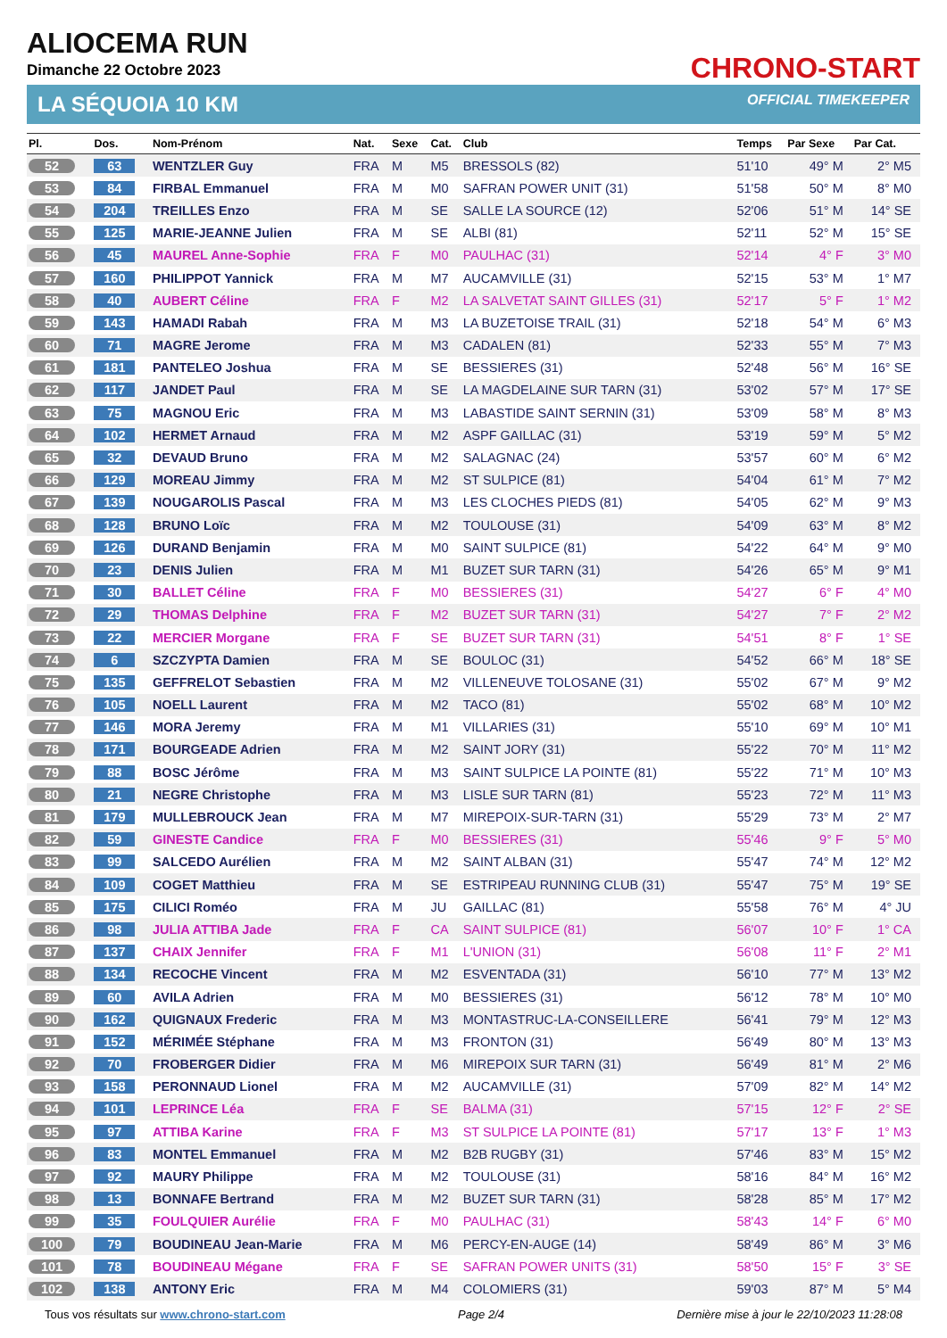ALIOCEMA RUN
Dimanche 22 Octobre 2023
CHRONO-START
LA SÉQUOIA 10 KM OFFICIAL TIMEKEEPER
| Pl. | Dos. | Nom-Prénom | Nat. | Sexe | Cat. | Club | Temps | Par Sexe | Par Cat. |
| --- | --- | --- | --- | --- | --- | --- | --- | --- | --- |
| 52 | 63 | WENTZLER Guy | FRA | M | M5 | BRESSOLS (82) | 51'10 | 49° M | 2° M5 |
| 53 | 84 | FIRBAL Emmanuel | FRA | M | M0 | SAFRAN POWER UNIT (31) | 51'58 | 50° M | 8° M0 |
| 54 | 204 | TREILLES Enzo | FRA | M | SE | SALLE LA SOURCE (12) | 52'06 | 51° M | 14° SE |
| 55 | 125 | MARIE-JEANNE Julien | FRA | M | SE | ALBI (81) | 52'11 | 52° M | 15° SE |
| 56 | 45 | MAUREL Anne-Sophie | FRA | F | M0 | PAULHAC (31) | 52'14 | 4° F | 3° M0 |
| 57 | 160 | PHILIPPOT Yannick | FRA | M | M7 | AUCAMVILLE (31) | 52'15 | 53° M | 1° M7 |
| 58 | 40 | AUBERT Céline | FRA | F | M2 | LA SALVETAT SAINT GILLES (31) | 52'17 | 5° F | 1° M2 |
| 59 | 143 | HAMADI Rabah | FRA | M | M3 | LA BUZETOISE TRAIL (31) | 52'18 | 54° M | 6° M3 |
| 60 | 71 | MAGRE Jerome | FRA | M | M3 | CADALEN (81) | 52'33 | 55° M | 7° M3 |
| 61 | 181 | PANTELEO Joshua | FRA | M | SE | BESSIERES (31) | 52'48 | 56° M | 16° SE |
| 62 | 117 | JANDET Paul | FRA | M | SE | LA MAGDELAINE SUR TARN (31) | 53'02 | 57° M | 17° SE |
| 63 | 75 | MAGNOU Eric | FRA | M | M3 | LABASTIDE SAINT SERNIN (31) | 53'09 | 58° M | 8° M3 |
| 64 | 102 | HERMET Arnaud | FRA | M | M2 | ASPF GAILLAC (31) | 53'19 | 59° M | 5° M2 |
| 65 | 32 | DEVAUD Bruno | FRA | M | M2 | SALAGNAC (24) | 53'57 | 60° M | 6° M2 |
| 66 | 129 | MOREAU Jimmy | FRA | M | M2 | ST SULPICE (81) | 54'04 | 61° M | 7° M2 |
| 67 | 139 | NOUGAROLIS Pascal | FRA | M | M3 | LES CLOCHES PIEDS (81) | 54'05 | 62° M | 9° M3 |
| 68 | 128 | BRUNO Loïc | FRA | M | M2 | TOULOUSE (31) | 54'09 | 63° M | 8° M2 |
| 69 | 126 | DURAND Benjamin | FRA | M | M0 | SAINT SULPICE (81) | 54'22 | 64° M | 9° M0 |
| 70 | 23 | DENIS Julien | FRA | M | M1 | BUZET SUR TARN (31) | 54'26 | 65° M | 9° M1 |
| 71 | 30 | BALLET Céline | FRA | F | M0 | BESSIERES (31) | 54'27 | 6° F | 4° M0 |
| 72 | 29 | THOMAS Delphine | FRA | F | M2 | BUZET SUR TARN (31) | 54'27 | 7° F | 2° M2 |
| 73 | 22 | MERCIER Morgane | FRA | F | SE | BUZET SUR TARN (31) | 54'51 | 8° F | 1° SE |
| 74 | 6 | SZCZYPTA Damien | FRA | M | SE | BOULOC (31) | 54'52 | 66° M | 18° SE |
| 75 | 135 | GEFFRELOT Sebastien | FRA | M | M2 | VILLENEUVE TOLOSANE (31) | 55'02 | 67° M | 9° M2 |
| 76 | 105 | NOELL Laurent | FRA | M | M2 | TACO (81) | 55'02 | 68° M | 10° M2 |
| 77 | 146 | MORA Jeremy | FRA | M | M1 | VILLARIES (31) | 55'10 | 69° M | 10° M1 |
| 78 | 171 | BOURGEADE Adrien | FRA | M | M2 | SAINT JORY (31) | 55'22 | 70° M | 11° M2 |
| 79 | 88 | BOSC Jérôme | FRA | M | M3 | SAINT SULPICE LA POINTE (81) | 55'22 | 71° M | 10° M3 |
| 80 | 21 | NEGRE Christophe | FRA | M | M3 | LISLE SUR TARN (81) | 55'23 | 72° M | 11° M3 |
| 81 | 179 | MULLEBROUCK Jean | FRA | M | M7 | MIREPOIX-SUR-TARN (31) | 55'29 | 73° M | 2° M7 |
| 82 | 59 | GINESTE Candice | FRA | F | M0 | BESSIERES (31) | 55'46 | 9° F | 5° M0 |
| 83 | 99 | SALCEDO Aurélien | FRA | M | M2 | SAINT ALBAN (31) | 55'47 | 74° M | 12° M2 |
| 84 | 109 | COGET Matthieu | FRA | M | SE | ESTRIPEAU RUNNING CLUB (31) | 55'47 | 75° M | 19° SE |
| 85 | 175 | CILICI Roméo | FRA | M | JU | GAILLAC (81) | 55'58 | 76° M | 4° JU |
| 86 | 98 | JULIA ATTIBA Jade | FRA | F | CA | SAINT SULPICE (81) | 56'07 | 10° F | 1° CA |
| 87 | 137 | CHAIX Jennifer | FRA | F | M1 | L'UNION (31) | 56'08 | 11° F | 2° M1 |
| 88 | 134 | RECOCHE Vincent | FRA | M | M2 | ESVENTADA (31) | 56'10 | 77° M | 13° M2 |
| 89 | 60 | AVILA Adrien | FRA | M | M0 | BESSIERES (31) | 56'12 | 78° M | 10° M0 |
| 90 | 162 | QUIGNAUX Frederic | FRA | M | M3 | MONTASTRUC-LA-CONSEILLERE | 56'41 | 79° M | 12° M3 |
| 91 | 152 | MÉRIMÉE Stéphane | FRA | M | M3 | FRONTON (31) | 56'49 | 80° M | 13° M3 |
| 92 | 70 | FROBERGER Didier | FRA | M | M6 | MIREPOIX SUR TARN (31) | 56'49 | 81° M | 2° M6 |
| 93 | 158 | PERONNAUD Lionel | FRA | M | M2 | AUCAMVILLE (31) | 57'09 | 82° M | 14° M2 |
| 94 | 101 | LEPRINCE Léa | FRA | F | SE | BALMA (31) | 57'15 | 12° F | 2° SE |
| 95 | 97 | ATTIBA Karine | FRA | F | M3 | ST SULPICE LA POINTE (81) | 57'17 | 13° F | 1° M3 |
| 96 | 83 | MONTEL Emmanuel | FRA | M | M2 | B2B RUGBY (31) | 57'46 | 83° M | 15° M2 |
| 97 | 92 | MAURY Philippe | FRA | M | M2 | TOULOUSE (31) | 58'16 | 84° M | 16° M2 |
| 98 | 13 | BONNAFE Bertrand | FRA | M | M2 | BUZET SUR TARN (31) | 58'28 | 85° M | 17° M2 |
| 99 | 35 | FOULQUIER Aurélie | FRA | F | M0 | PAULHAC (31) | 58'43 | 14° F | 6° M0 |
| 100 | 79 | BOUDINEAU Jean-Marie | FRA | M | M6 | PERCY-EN-AUGE (14) | 58'49 | 86° M | 3° M6 |
| 101 | 78 | BOUDINEAU Mégane | FRA | F | SE | SAFRAN POWER UNITS (31) | 58'50 | 15° F | 3° SE |
| 102 | 138 | ANTONY Eric | FRA | M | M4 | COLOMIERS (31) | 59'03 | 87° M | 5° M4 |
Tous vos résultats sur www.chrono-start.com Page 2/4 Dernière mise à jour le 22/10/2023 11:28:08